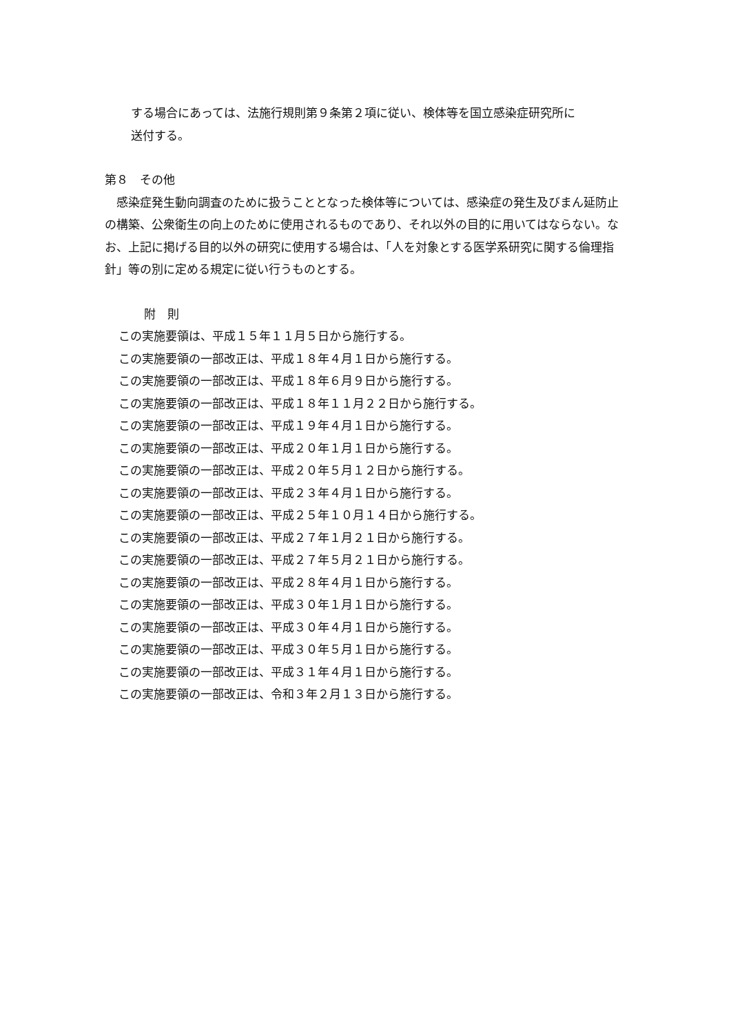する場合にあっては、法施行規則第９条第２項に従い、検体等を国立感染症研究所に
送付する。
第８　その他
　感染症発生動向調査のために扱うこととなった検体等については、感染症の発生及びまん延防止の構築、公衆衛生の向上のために使用されるものであり、それ以外の目的に用いてはならない。なお、上記に掲げる目的以外の研究に使用する場合は、「人を対象とする医学系研究に関する倫理指針」等の別に定める規定に従い行うものとする。
附　則
この実施要領は、平成１５年１１月５日から施行する。
この実施要領の一部改正は、平成１８年４月１日から施行する。
この実施要領の一部改正は、平成１８年６月９日から施行する。
この実施要領の一部改正は、平成１８年１１月２２日から施行する。
この実施要領の一部改正は、平成１９年４月１日から施行する。
この実施要領の一部改正は、平成２０年１月１日から施行する。
この実施要領の一部改正は、平成２０年５月１２日から施行する。
この実施要領の一部改正は、平成２３年４月１日から施行する。
この実施要領の一部改正は、平成２５年１０月１４日から施行する。
この実施要領の一部改正は、平成２７年１月２１日から施行する。
この実施要領の一部改正は、平成２７年５月２１日から施行する。
この実施要領の一部改正は、平成２８年４月１日から施行する。
この実施要領の一部改正は、平成３０年１月１日から施行する。
この実施要領の一部改正は、平成３０年４月１日から施行する。
この実施要領の一部改正は、平成３０年５月１日から施行する。
この実施要領の一部改正は、平成３１年４月１日から施行する。
この実施要領の一部改正は、令和３年２月１３日から施行する。